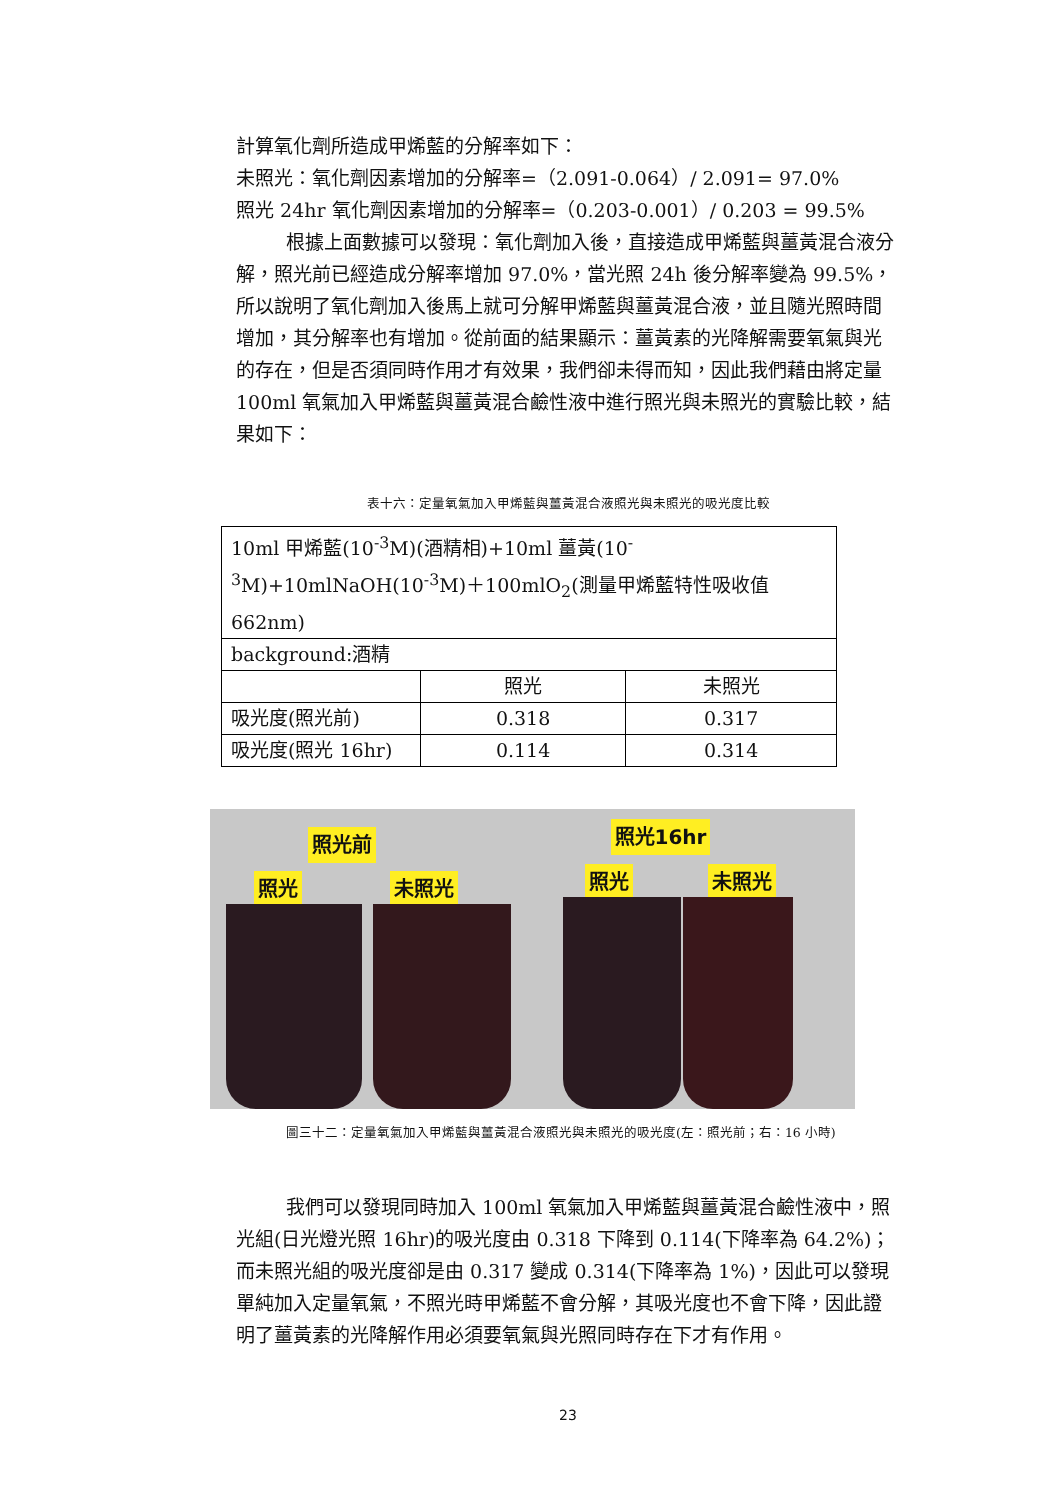計算氧化劑所造成甲烯藍的分解率如下：
未照光：氧化劑因素增加的分解率=（2.091-0.064）/ 2.091= 97.0%
照光 24hr 氧化劑因素增加的分解率=（0.203-0.001）/ 0.203 = 99.5%
根據上面數據可以發現：氧化劑加入後，直接造成甲烯藍與薑黃混合液分解，照光前已經造成分解率增加 97.0%，當光照 24h 後分解率變為 99.5%，所以說明了氧化劑加入後馬上就可分解甲烯藍與薑黃混合液，並且隨光照時間增加，其分解率也有增加。從前面的結果顯示：薑黃素的光降解需要氧氣與光的存在，但是否須同時作用才有效果，我們卻未得而知，因此我們藉由將定量 100ml 氧氣加入甲烯藍與薑黃混合鹼性液中進行照光與未照光的實驗比較，結果如下：
表十六：定量氧氣加入甲烯藍與薑黃混合液照光與未照光的吸光度比較
| 10ml 甲烯藍(10<sup>-3</sup>M)(酒精相)+10ml 薑黃(10<sup>-3</sup>M)+10mlNaOH(10<sup>-3</sup>M)＋100mlO<sub>2</sub>(測量甲烯藍特性吸收值 662nm) | | |
| background:酒精 | | |
| | 照光 | 未照光 |
| 吸光度(照光前) | 0.318 | 0.317 |
| 吸光度(照光 16hr) | 0.114 | 0.314 |
照光前
照光 未照光
照光16hr
照光 未照光
圖三十二：定量氧氣加入甲烯藍與薑黃混合液照光與未照光的吸光度(左：照光前；右：16 小時)
我們可以發現同時加入 100ml 氧氣加入甲烯藍與薑黃混合鹼性液中，照光組(日光燈光照 16hr)的吸光度由 0.318 下降到 0.114(下降率為 64.2%)；而未照光組的吸光度卻是由 0.317 變成 0.314(下降率為 1%)，因此可以發現單純加入定量氧氣，不照光時甲烯藍不會分解，其吸光度也不會下降，因此證明了薑黃素的光降解作用必須要氧氣與光照同時存在下才有作用。
23